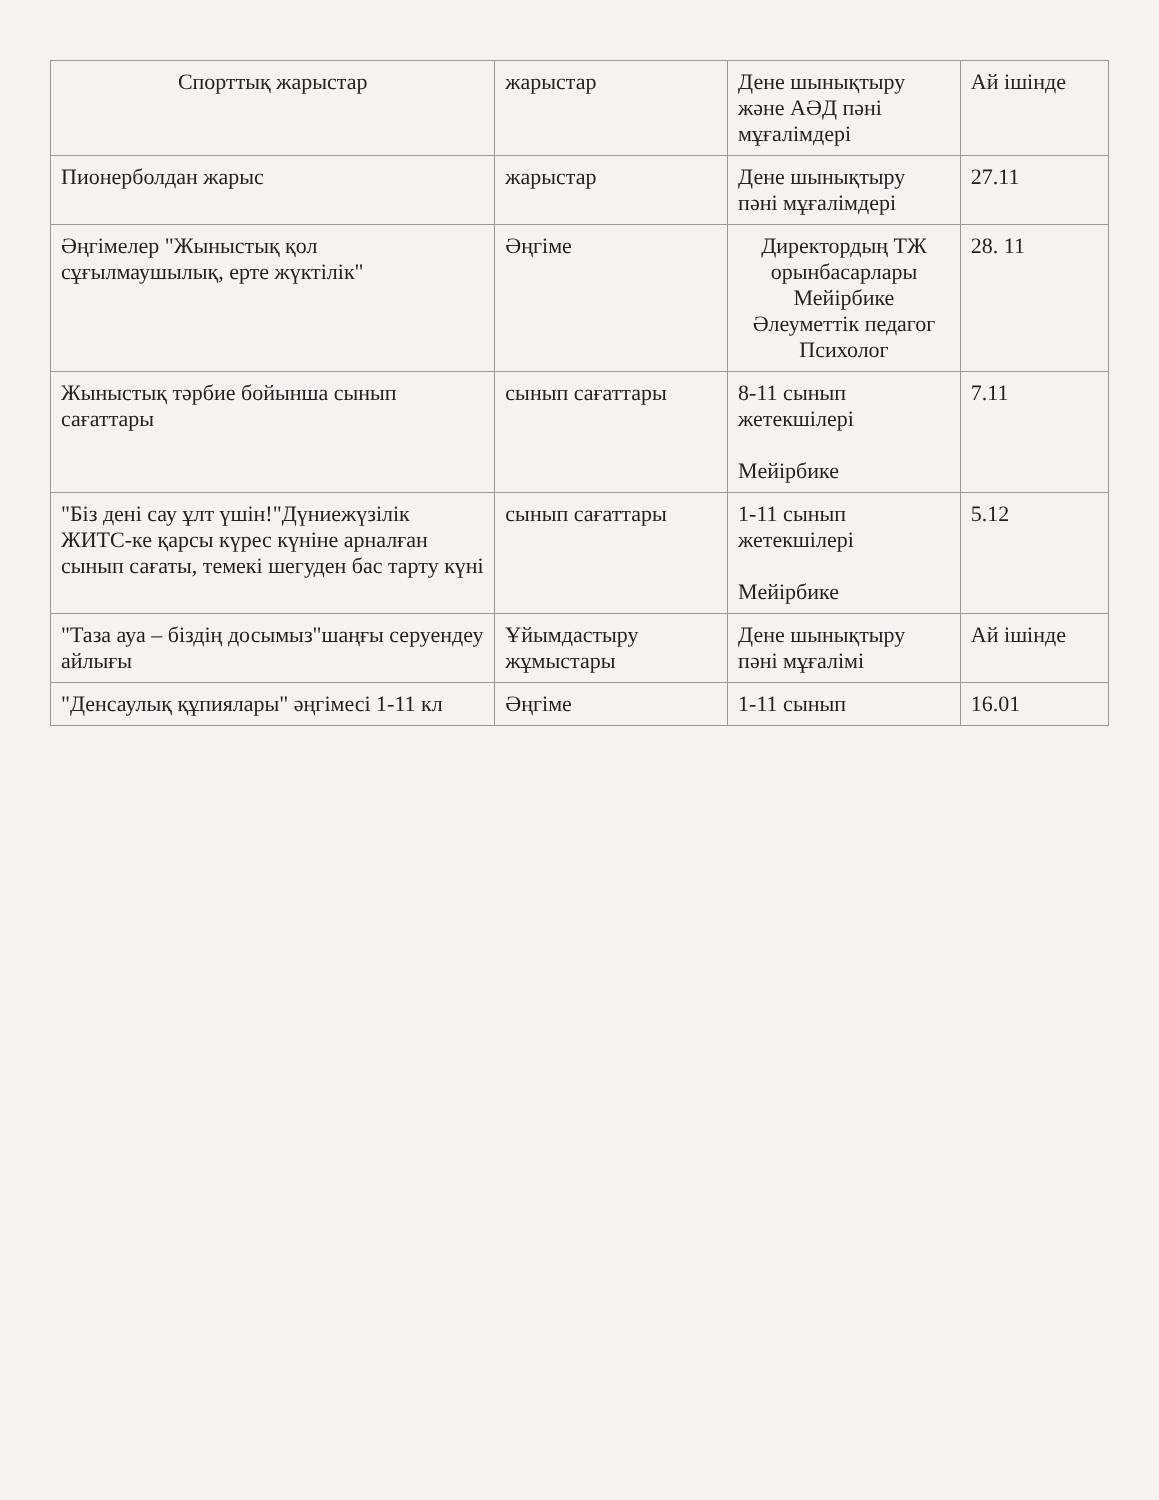| Спорттық жарыстар | жарыстар | Дене шынықтыру және АӘД пәні мұғалімдері | Ай ішінде |
| Пионерболдан жарыс | жарыстар | Дене шынықтыру пәні мұғалімдері | 27.11 |
| Әңгімелер "Жыныстық қол сұғылмаушылық, ерте жүктілік" | Әңгіме | Директордың ТЖ орынбасарлары Мейірбике Әлеуметтік педагог Психолог | 28. 11 |
| Жыныстық тәрбие бойынша сынып сағаттары | сынып сағаттары | 8-11 сынып жетекшілері Мейірбике | 7.11 |
| "Біз дені сау ұлт үшін!"Дүниежүзілік ЖИТС-ке қарсы күрес күніне арналған сынып сағаты, темекі шегуден бас тарту күні | сынып сағаттары | 1-11 сынып жетекшілері Мейірбике | 5.12 |
| "Таза ауа – біздің досымыз"шаңғы серуендеу айлығы | Ұйымдастыру жұмыстары | Дене шынықтыру пәні мұғалімі | Ай ішінде |
| "Денсаулық құпиялары" әңгімесі 1-11 кл | Әңгіме | 1-11 сынып | 16.01 |